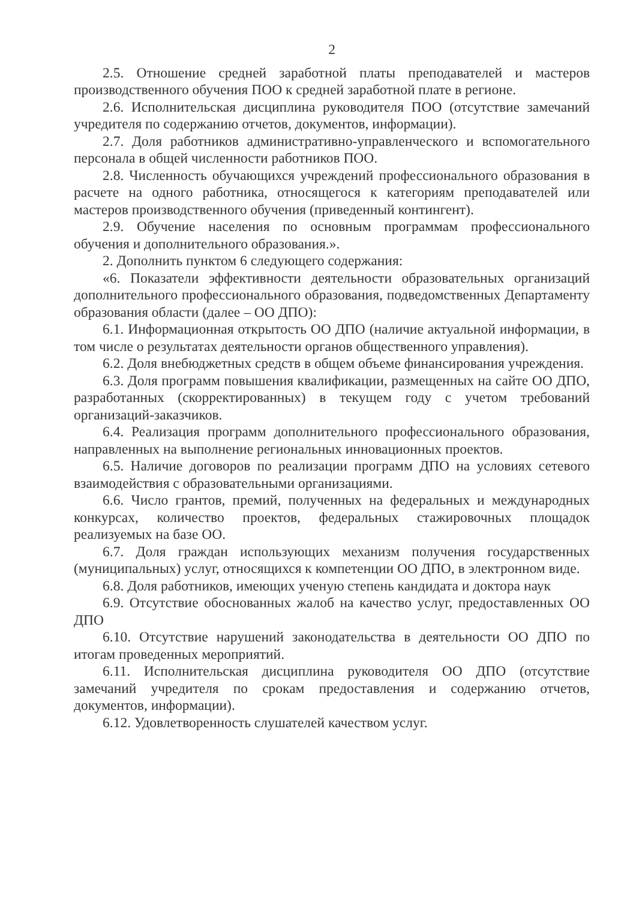2
2.5. Отношение средней заработной платы преподавателей и мастеров производственного обучения ПОО к средней заработной плате в регионе.
2.6. Исполнительская дисциплина руководителя ПОО (отсутствие замечаний учредителя по содержанию отчетов, документов, информации).
2.7. Доля работников административно-управленческого и вспомогательного персонала в общей численности работников ПОО.
2.8. Численность обучающихся учреждений профессионального образования в расчете на одного работника, относящегося к категориям преподавателей или мастеров производственного обучения (приведенный контингент).
2.9. Обучение населения по основным программам профессионального обучения и дополнительного образования.».
2. Дополнить пунктом 6 следующего содержания:
«6. Показатели эффективности деятельности образовательных организаций дополнительного профессионального образования, подведомственных Департаменту образования области (далее – ОО ДПО):
6.1. Информационная открытость ОО ДПО (наличие актуальной информации, в том числе о результатах деятельности органов общественного управления).
6.2. Доля внебюджетных средств в общем объеме финансирования учреждения.
6.3. Доля программ повышения квалификации, размещенных на сайте ОО ДПО, разработанных (скорректированных) в текущем году с учетом требований организаций-заказчиков.
6.4. Реализация программ дополнительного профессионального образования, направленных на выполнение региональных инновационных проектов.
6.5. Наличие договоров по реализации программ ДПО на условиях сетевого взаимодействия с образовательными организациями.
6.6. Число грантов, премий, полученных на федеральных и международных конкурсах, количество проектов, федеральных стажировочных площадок реализуемых на базе ОО.
6.7. Доля граждан использующих механизм получения государственных (муниципальных) услуг, относящихся к компетенции ОО ДПО, в электронном виде.
6.8. Доля работников, имеющих ученую степень кандидата и доктора наук
6.9. Отсутствие обоснованных жалоб на качество услуг, предоставленных ОО ДПО
6.10. Отсутствие нарушений законодательства в деятельности ОО ДПО по итогам проведенных мероприятий.
6.11. Исполнительская дисциплина руководителя ОО ДПО (отсутствие замечаний учредителя по срокам предоставления и содержанию отчетов, документов, информации).
6.12. Удовлетворенность слушателей качеством услуг.